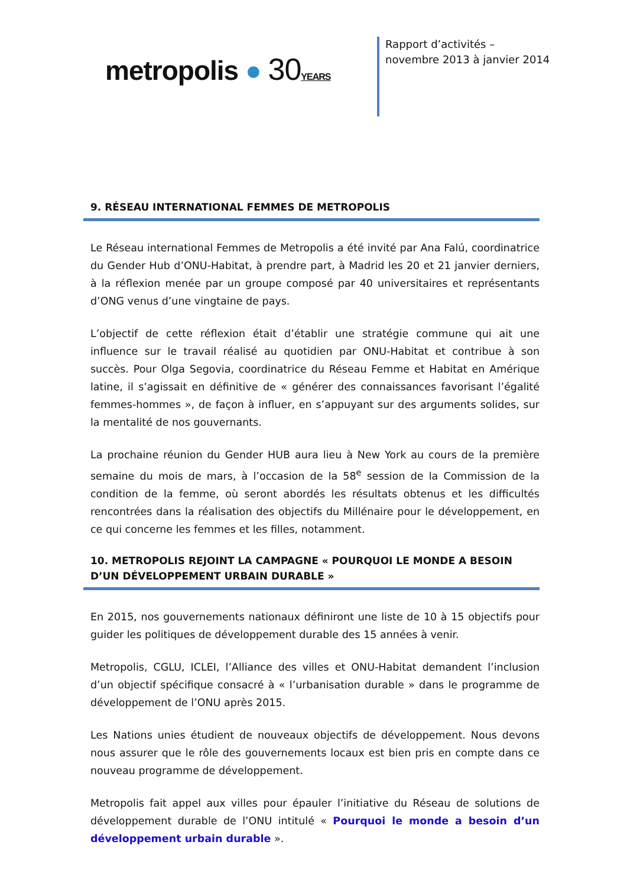metropolis ● 30YEARS
Rapport d’activités – novembre 2013 à janvier 2014
9. RÉSEAU INTERNATIONAL FEMMES DE METROPOLIS
Le Réseau international Femmes de Metropolis a été invité par Ana Falú, coordinatrice du Gender Hub d’ONU-Habitat, à prendre part, à Madrid les 20 et 21 janvier derniers, à la réflexion menée par un groupe composé par 40 universitaires et représentants d’ONG venus d’une vingtaine de pays.
L’objectif de cette réflexion était d’établir une stratégie commune qui ait une influence sur le travail réalisé au quotidien par ONU-Habitat et contribue à son succès. Pour Olga Segovia, coordinatrice du Réseau Femme et Habitat en Amérique latine, il s’agissait en définitive de « générer des connaissances favorisant l’égalité femmes-hommes », de façon à influer, en s’appuyant sur des arguments solides, sur la mentalité de nos gouvernants.
La prochaine réunion du Gender HUB aura lieu à New York au cours de la première semaine du mois de mars, à l’occasion de la 58<sup>e</sup> session de la Commission de la condition de la femme, où seront abordés les résultats obtenus et les difficultés rencontrées dans la réalisation des objectifs du Millénaire pour le développement, en ce qui concerne les femmes et les filles, notamment.
10. METROPOLIS REJOINT LA CAMPAGNE « POURQUOI LE MONDE A BESOIN D’UN DÉVELOPPEMENT URBAIN DURABLE »
En 2015, nos gouvernements nationaux définiront une liste de 10 à 15 objectifs pour guider les politiques de développement durable des 15 années à venir.
Metropolis, CGLU, ICLEI, l’Alliance des villes et ONU-Habitat demandent l’inclusion d’un objectif spécifique consacré à « l’urbanisation durable » dans le programme de développement de l’ONU après 2015.
Les Nations unies étudient de nouveaux objectifs de développement. Nous devons nous assurer que le rôle des gouvernements locaux est bien pris en compte dans ce nouveau programme de développement.
Metropolis fait appel aux villes pour épauler l’initiative du Réseau de solutions de développement durable de l’ONU intitulé « Pourquoi le monde a besoin d’un développement urbain durable ».